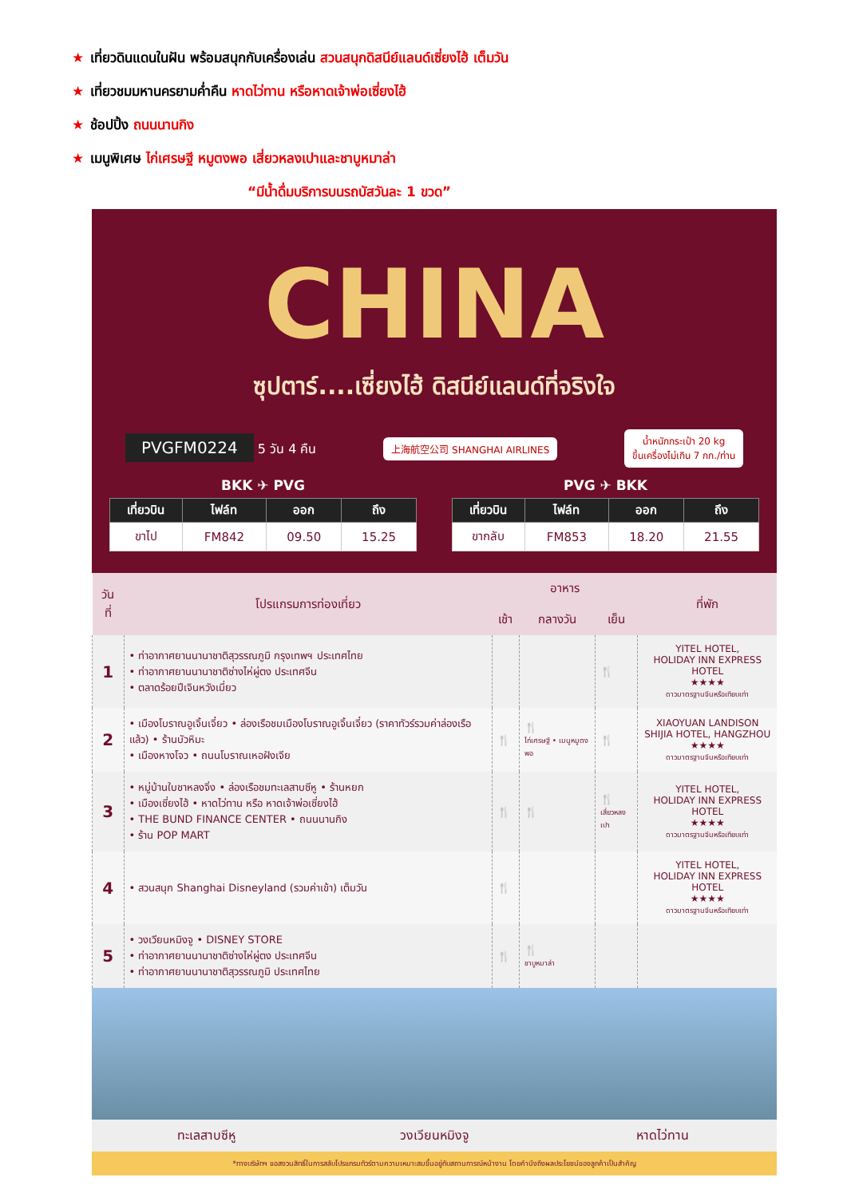★ เที่ยวดินแดนในฝัน พร้อมสนุกกับเครื่องเล่น สวนสนุกดิสนีย์แลนด์เซี่ยงไฮ้ เต็มวัน
★ เที่ยวชมมหานครยามค่ำคืน หาดไว่ทาน หรือหาดเจ้าพ่อเซี่ยงไฮ้
★ ช้อปปิ้ง ถนนนานกิง
★ เมนูพิเศษ ไก่เศรษฐี หมูตงพอ เสี่ยวหลงเปาและชาบูหมาล่า
“มีน้ำดื่มบริการบนรถบัสวันละ 1 ขวด”
CHINA
ซุปตาร์....เซี่ยงไฮ้ ดิสนีย์แลนด์ที่จริงใจ
PVGFM0224 5 วัน 4 คืน 上海航空公司 SHANGHAI AIRLINES น้ำหนักกระเป๋า 20 kg
ขึ้นเครื่องไม่เกิน 7 กก./ท่าน
BKK ✈ PVG
| เที่ยวบิน | ไฟล์ท | ออก | ถึง |
| --- | --- | --- | --- |
| ขาไป | FM842 | 09.50 | 15.25 |
PVG ✈ BKK
| เที่ยวบิน | ไฟล์ท | ออก | ถึง |
| --- | --- | --- | --- |
| ขากลับ | FM853 | 18.20 | 21.55 |
| วันที่ | โปรแกรมการท่องเที่ยว | อาหาร | | | ที่พัก |
| --- | --- | --- | --- | --- | --- |
| | | เช้า | กลางวัน | เย็น | |
| 1 | • ท่าอากาศยานนานาชาติสุวรรณภูมิ กรุงเทพฯ ประเทศไทย • ท่าอากาศยานนานาชาติซ่างไห่ผู่ตง ประเทศจีน • ตลาดร้อยปีเจินหวังเมี่ยว | | | 🍴 | YITEL HOTEL, HOLIDAY INN EXPRESS HOTEL ★★★★ ดาวมาตรฐานจีนหรือเทียบเท่า |
| 2 | • เมืองโบราณอูเจิ้นเจี๋ยว • ล่องเรือชมเมืองโบราณอูเจิ้นเจี๋ยว (ราคาทัวร์รวมค่าล่องเรือแล้ว) • ร้านบัวหิมะ • เมืองหางโจว • ถนนโบราณเหอฝังเจีย | 🍴 | 🍴 ไก่เศรษฐี • เมนูหมูตงพอ | 🍴 | XIAOYUAN LANDISON SHIJIA HOTEL, HANGZHOU ★★★★ ดาวมาตรฐานจีนหรือเทียบเท่า |
| 3 | • หมู่บ้านใบชาหลงจิ่ง • ล่องเรือชมทะเลสาบซีหู • ร้านหยก • เมืองเซี่ยงไฮ้ • หาดไว่ทาน หรือ หาดเจ้าพ่อเซี่ยงไฮ้ • THE BUND FINANCE CENTER • ถนนนานกิง • ร้าน POP MART | 🍴 | 🍴 | 🍴 เสี่ยวหลงเปา | YITEL HOTEL, HOLIDAY INN EXPRESS HOTEL ★★★★ ดาวมาตรฐานจีนหรือเทียบเท่า |
| 4 | • สวนสนุก Shanghai Disneyland (รวมค่าเข้า) เต็มวัน | 🍴 | | | YITEL HOTEL, HOLIDAY INN EXPRESS HOTEL ★★★★ ดาวมาตรฐานจีนหรือเทียบเท่า |
| 5 | • วงเวียนหมิงจู • DISNEY STORE • ท่าอากาศยานนานาชาติซ่างไห่ผู่ตง ประเทศจีน • ท่าอากาศยานนานาชาติสุวรรณภูมิ ประเทศไทย | 🍴 | 🍴 ชาบูหมาล่า | | |
ทะเลสาบซีหู วงเวียนหมิงจู หาดไว่ทาน
*ทางบริษัทฯ ขอสงวนสิทธิ์ในการสลับโปรแกรมทัวร์ตามความเหมาะสมขึ้นอยู่กับสถานการณ์หน้างาน โดยคำนึงถึงผลประโยชน์ของลูกค้าเป็นสำคัญ